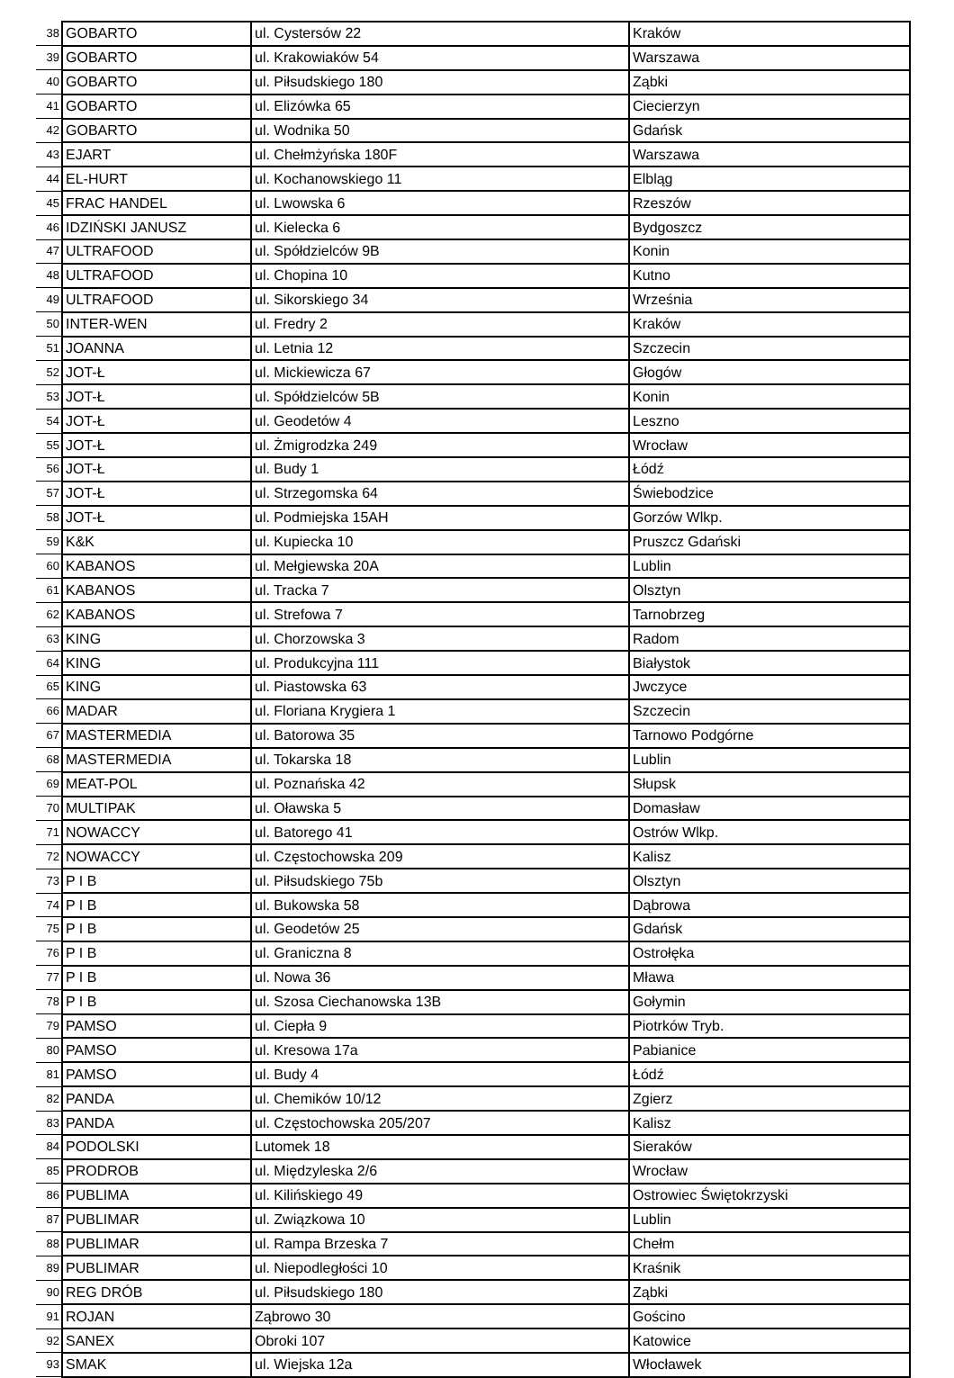| 38 | GOBARTO | ul. Cystersów 22 | Kraków |
| 39 | GOBARTO | ul. Krakowiaków 54 | Warszawa |
| 40 | GOBARTO | ul. Piłsudskiego 180 | Ząbki |
| 41 | GOBARTO | ul. Elizówka 65 | Ciecierzyn |
| 42 | GOBARTO | ul. Wodnika 50 | Gdańsk |
| 43 | EJART | ul. Chełmżyńska 180F | Warszawa |
| 44 | EL-HURT | ul. Kochanowskiego 11 | Elbląg |
| 45 | FRAC HANDEL | ul. Lwowska 6 | Rzeszów |
| 46 | IDZIŃSKI JANUSZ | ul. Kielecka 6 | Bydgoszcz |
| 47 | ULTRAFOOD | ul. Spółdzielców 9B | Konin |
| 48 | ULTRAFOOD | ul. Chopina 10 | Kutno |
| 49 | ULTRAFOOD | ul. Sikorskiego 34 | Września |
| 50 | INTER-WEN | ul. Fredry 2 | Kraków |
| 51 | JOANNA | ul. Letnia 12 | Szczecin |
| 52 | JOT-Ł | ul. Mickiewicza 67 | Głogów |
| 53 | JOT-Ł | ul. Spółdzielców 5B | Konin |
| 54 | JOT-Ł | ul. Geodetów 4 | Leszno |
| 55 | JOT-Ł | ul. Żmigrodzka 249 | Wrocław |
| 56 | JOT-Ł | ul. Budy 1 | Łódź |
| 57 | JOT-Ł | ul. Strzegomska 64 | Świebodzice |
| 58 | JOT-Ł | ul. Podmiejska 15AH | Gorzów Wlkp. |
| 59 | K&K | ul. Kupiecka 10 | Pruszcz Gdański |
| 60 | KABANOS | ul. Mełgiewska 20A | Lublin |
| 61 | KABANOS | ul. Tracka 7 | Olsztyn |
| 62 | KABANOS | ul. Strefowa 7 | Tarnobrzeg |
| 63 | KING | ul. Chorzowska 3 | Radom |
| 64 | KING | ul. Produkcyjna 111 | Białystok |
| 65 | KING | ul. Piastowska 63 | Jwczyce |
| 66 | MADAR | ul. Floriana Krygiera 1 | Szczecin |
| 67 | MASTERMEDIA | ul. Batorowa 35 | Tarnowo Podgórne |
| 68 | MASTERMEDIA | ul. Tokarska 18 | Lublin |
| 69 | MEAT-POL | ul. Poznańska 42 | Słupsk |
| 70 | MULTIPAK | ul. Oławska 5 | Domasław |
| 71 | NOWACCY | ul. Batorego 41 | Ostrów Wlkp. |
| 72 | NOWACCY | ul. Częstochowska 209 | Kalisz |
| 73 | P I B | ul. Piłsudskiego 75b | Olsztyn |
| 74 | P I B | ul. Bukowska 58 | Dąbrowa |
| 75 | P I B | ul. Geodetów 25 | Gdańsk |
| 76 | P I B | ul. Graniczna 8 | Ostrołęka |
| 77 | P I B | ul. Nowa 36 | Mława |
| 78 | P I B | ul. Szosa Ciechanowska 13B | Gołymin |
| 79 | PAMSO | ul. Ciepła 9 | Piotrków Tryb. |
| 80 | PAMSO | ul. Kresowa 17a | Pabianice |
| 81 | PAMSO | ul. Budy 4 | Łódź |
| 82 | PANDA | ul. Chemików 10/12 | Zgierz |
| 83 | PANDA | ul. Częstochowska 205/207 | Kalisz |
| 84 | PODOLSKI | Lutomek 18 | Sieraków |
| 85 | PRODROB | ul. Międzyleska 2/6 | Wrocław |
| 86 | PUBLIMA | ul. Kilińskiego 49 | Ostrowiec Świętokrzyski |
| 87 | PUBLIMAR | ul. Związkowa 10 | Lublin |
| 88 | PUBLIMAR | ul. Rampa Brzeska 7 | Chełm |
| 89 | PUBLIMAR | ul. Niepodległości 10 | Kraśnik |
| 90 | REG DRÓB | ul. Piłsudskiego 180 | Ząbki |
| 91 | ROJAN | Ząbrowo 30 | Gościno |
| 92 | SANEX | Obroki 107 | Katowice |
| 93 | SMAK | ul. Wiejska 12a | Włocławek |